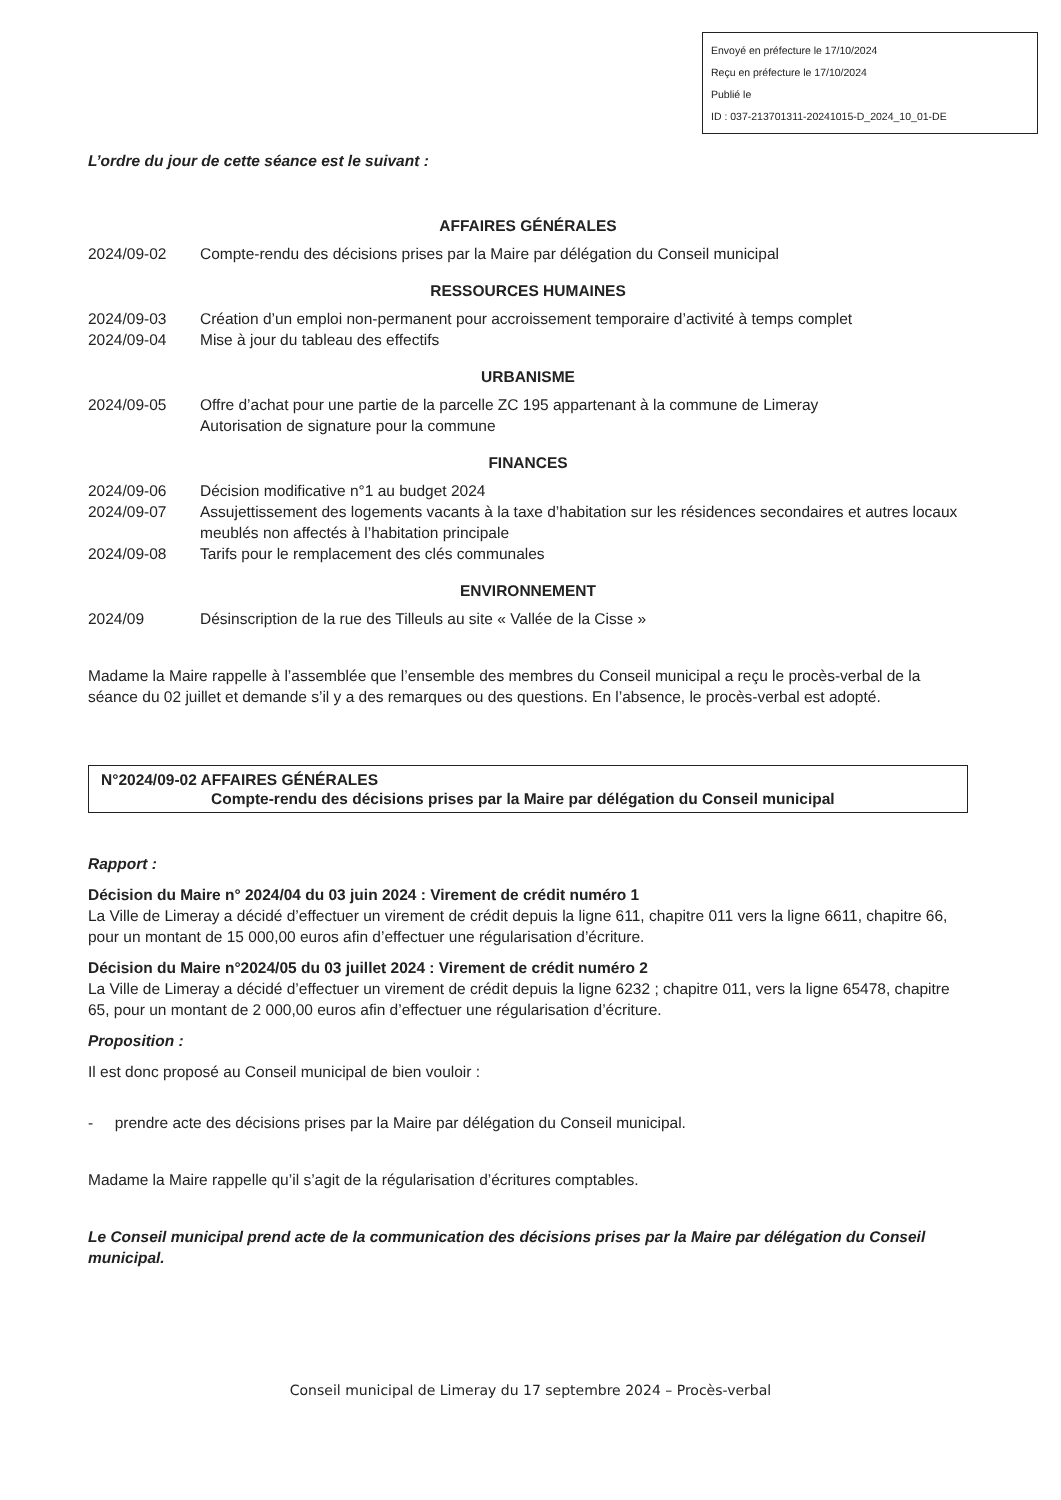Envoyé en préfecture le 17/10/2024
Reçu en préfecture le 17/10/2024
Publié le
ID : 037-213701311-20241015-D_2024_10_01-DE
L’ordre du jour de cette séance est le suivant :
AFFAIRES GÉNÉRALES
2024/09-02 Compte-rendu des décisions prises par la Maire par délégation du Conseil municipal
RESSOURCES HUMAINES
2024/09-03 Création d’un emploi non-permanent pour accroissement temporaire d’activité à temps complet
2024/09-04 Mise à jour du tableau des effectifs
URBANISME
2024/09-05 Offre d’achat pour une partie de la parcelle ZC 195 appartenant à la commune de Limeray
Autorisation de signature pour la commune
FINANCES
2024/09-06 Décision modificative n°1 au budget 2024
2024/09-07 Assujettissement des logements vacants à la taxe d’habitation sur les résidences secondaires et autres locaux meublés non affectés à l’habitation principale
2024/09-08 Tarifs pour le remplacement des clés communales
ENVIRONNEMENT
2024/09 Désinscription de la rue des Tilleuls au site « Vallée de la Cisse »
Madame la Maire rappelle à l’assemblée que l’ensemble des membres du Conseil municipal a reçu le procès-verbal de la séance du 02 juillet et demande s’il y a des remarques ou des questions. En l’absence, le procès-verbal est adopté.
N°2024/09-02 AFFAIRES GÉNÉRALES
Compte-rendu des décisions prises par la Maire par délégation du Conseil municipal
Rapport :
Décision du Maire n° 2024/04 du 03 juin 2024 : Virement de crédit numéro 1
La Ville de Limeray a décidé d’effectuer un virement de crédit depuis la ligne 611, chapitre 011 vers la ligne 6611, chapitre 66, pour un montant de 15 000,00 euros afin d’effectuer une régularisation d’écriture.
Décision du Maire n°2024/05 du 03 juillet 2024 : Virement de crédit numéro 2
La Ville de Limeray a décidé d’effectuer un virement de crédit depuis la ligne 6232 ; chapitre 011, vers la ligne 65478, chapitre 65, pour un montant de 2 000,00 euros afin d’effectuer une régularisation d’écriture.
Proposition :
Il est donc proposé au Conseil municipal de bien vouloir :
- prendre acte des décisions prises par la Maire par délégation du Conseil municipal.
Madame la Maire rappelle qu’il s’agit de la régularisation d’écritures comptables.
Le Conseil municipal prend acte de la communication des décisions prises par la Maire par délégation du Conseil municipal.
Conseil municipal de Limeray du 17 septembre 2024 – Procès-verbal